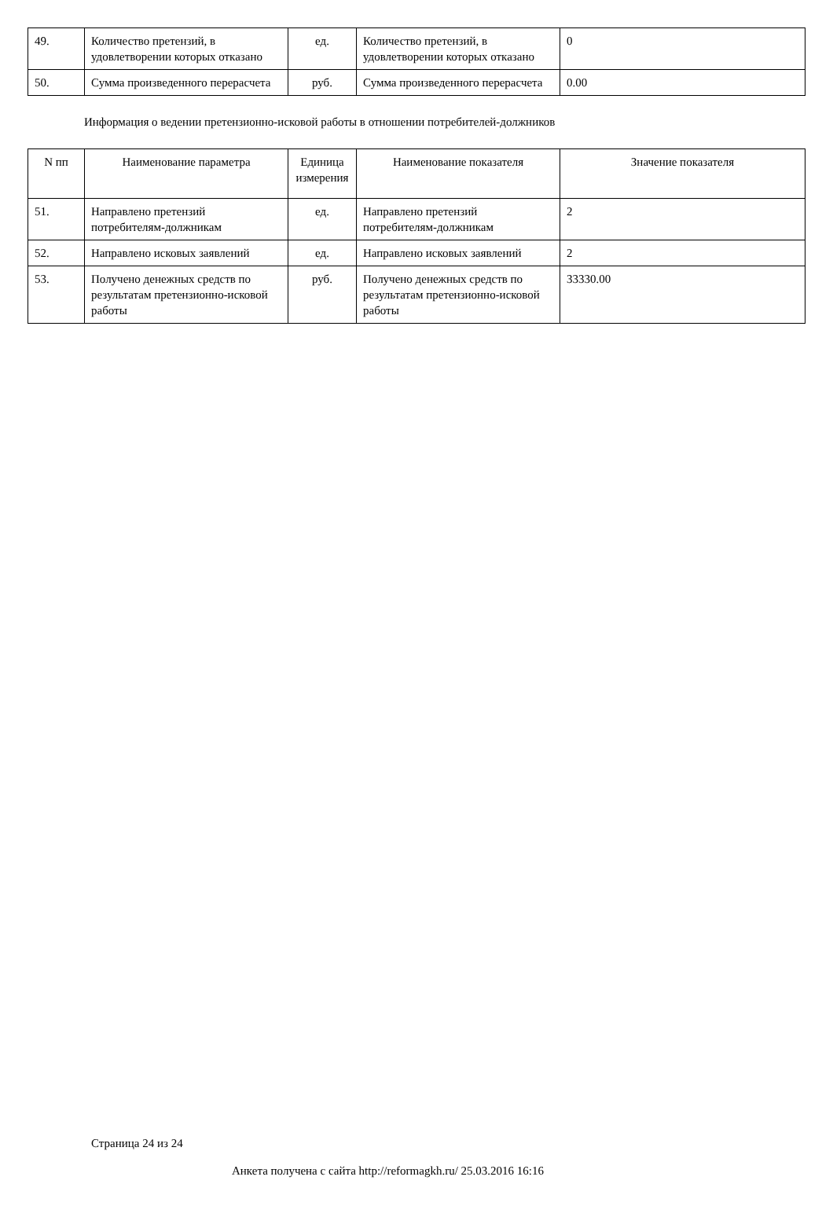| 49. | Количество претензий, в удовлетворении которых отказано | ед. | Количество претензий, в удовлетворении которых отказано | 0 |
| 50. | Сумма произведенного перерасчета | руб. | Сумма произведенного перерасчета | 0.00 |
Информация о ведении претензионно-исковой работы в отношении потребителей-должников
| N пп | Наименование параметра | Единица измерения | Наименование показателя | Значение показателя |
| --- | --- | --- | --- | --- |
| 51. | Направлено претензий потребителям-должникам | ед. | Направлено претензий потребителям-должникам | 2 |
| 52. | Направлено исковых заявлений | ед. | Направлено исковых заявлений | 2 |
| 53. | Получено денежных средств по результатам претензионно-исковой работы | руб. | Получено денежных средств по результатам претензионно-исковой работы | 33330.00 |
Страница 24 из 24
Анкета получена с сайта http://reformagkh.ru/ 25.03.2016 16:16